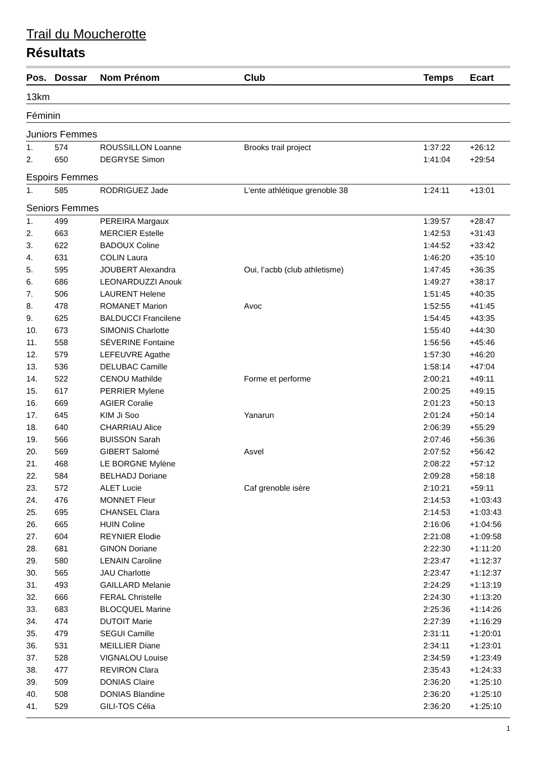Trail du Moucherotte
Résultats
| Pos. | Dossar | Nom Prénom | Club | Temps | Ecart |
| --- | --- | --- | --- | --- | --- |
| 13km | | | | | |
| Féminin | | | | | |
| Juniors Femmes | | | | | |
| 1. | 574 | ROUSSILLON Loanne | Brooks trail project | 1:37:22 | +26:12 |
| 2. | 650 | DEGRYSE Simon | | 1:41:04 | +29:54 |
| Espoirs Femmes | | | | | |
| 1. | 585 | RODRIGUEZ Jade | L'ente athlétique grenoble 38 | 1:24:11 | +13:01 |
| Seniors Femmes | | | | | |
| 1. | 499 | PEREIRA Margaux | | 1:39:57 | +28:47 |
| 2. | 663 | MERCIER Estelle | | 1:42:53 | +31:43 |
| 3. | 622 | BADOUX Coline | | 1:44:52 | +33:42 |
| 4. | 631 | COLIN Laura | | 1:46:20 | +35:10 |
| 5. | 595 | JOUBERT Alexandra | Oui, l’acbb (club athletisme) | 1:47:45 | +36:35 |
| 6. | 686 | LEONARDUZZI Anouk | | 1:49:27 | +38:17 |
| 7. | 506 | LAURENT Helene | | 1:51:45 | +40:35 |
| 8. | 478 | ROMANET Marion | Avoc | 1:52:55 | +41:45 |
| 9. | 625 | BALDUCCI Francilene | | 1:54:45 | +43:35 |
| 10. | 673 | SIMONIS Charlotte | | 1:55:40 | +44:30 |
| 11. | 558 | SÉVERINE Fontaine | | 1:56:56 | +45:46 |
| 12. | 579 | LEFEUVRE Agathe | | 1:57:30 | +46:20 |
| 13. | 536 | DELUBAC Camille | | 1:58:14 | +47:04 |
| 14. | 522 | CENOU Mathilde | Forme et performe | 2:00:21 | +49:11 |
| 15. | 617 | PERRIER Mylene | | 2:00:25 | +49:15 |
| 16. | 669 | AGIER Coralie | | 2:01:23 | +50:13 |
| 17. | 645 | KIM Ji Soo | Yanarun | 2:01:24 | +50:14 |
| 18. | 640 | CHARRIAU Alice | | 2:06:39 | +55:29 |
| 19. | 566 | BUISSON Sarah | | 2:07:46 | +56:36 |
| 20. | 569 | GIBERT Salomé | Asvel | 2:07:52 | +56:42 |
| 21. | 468 | LE BORGNE Mylène | | 2:08:22 | +57:12 |
| 22. | 584 | BELHADJ Doriane | | 2:09:28 | +58:18 |
| 23. | 572 | ALET Lucie | Caf grenoble isère | 2:10:21 | +59:11 |
| 24. | 476 | MONNET Fleur | | 2:14:53 | +1:03:43 |
| 25. | 695 | CHANSEL Clara | | 2:14:53 | +1:03:43 |
| 26. | 665 | HUIN Coline | | 2:16:06 | +1:04:56 |
| 27. | 604 | REYNIER Elodie | | 2:21:08 | +1:09:58 |
| 28. | 681 | GINON Doriane | | 2:22:30 | +1:11:20 |
| 29. | 580 | LENAIN Caroline | | 2:23:47 | +1:12:37 |
| 30. | 565 | JAU Charlotte | | 2:23:47 | +1:12:37 |
| 31. | 493 | GAILLARD Melanie | | 2:24:29 | +1:13:19 |
| 32. | 666 | FERAL Christelle | | 2:24:30 | +1:13:20 |
| 33. | 683 | BLOCQUEL Marine | | 2:25:36 | +1:14:26 |
| 34. | 474 | DUTOIT Marie | | 2:27:39 | +1:16:29 |
| 35. | 479 | SEGUI Camille | | 2:31:11 | +1:20:01 |
| 36. | 531 | MEILLIER Diane | | 2:34:11 | +1:23:01 |
| 37. | 528 | VIGNALOU Louise | | 2:34:59 | +1:23:49 |
| 38. | 477 | REVIRON Clara | | 2:35:43 | +1:24:33 |
| 39. | 509 | DONIAS Claire | | 2:36:20 | +1:25:10 |
| 40. | 508 | DONIAS Blandine | | 2:36:20 | +1:25:10 |
| 41. | 529 | GILI-TOS Célia | | 2:36:20 | +1:25:10 |
1